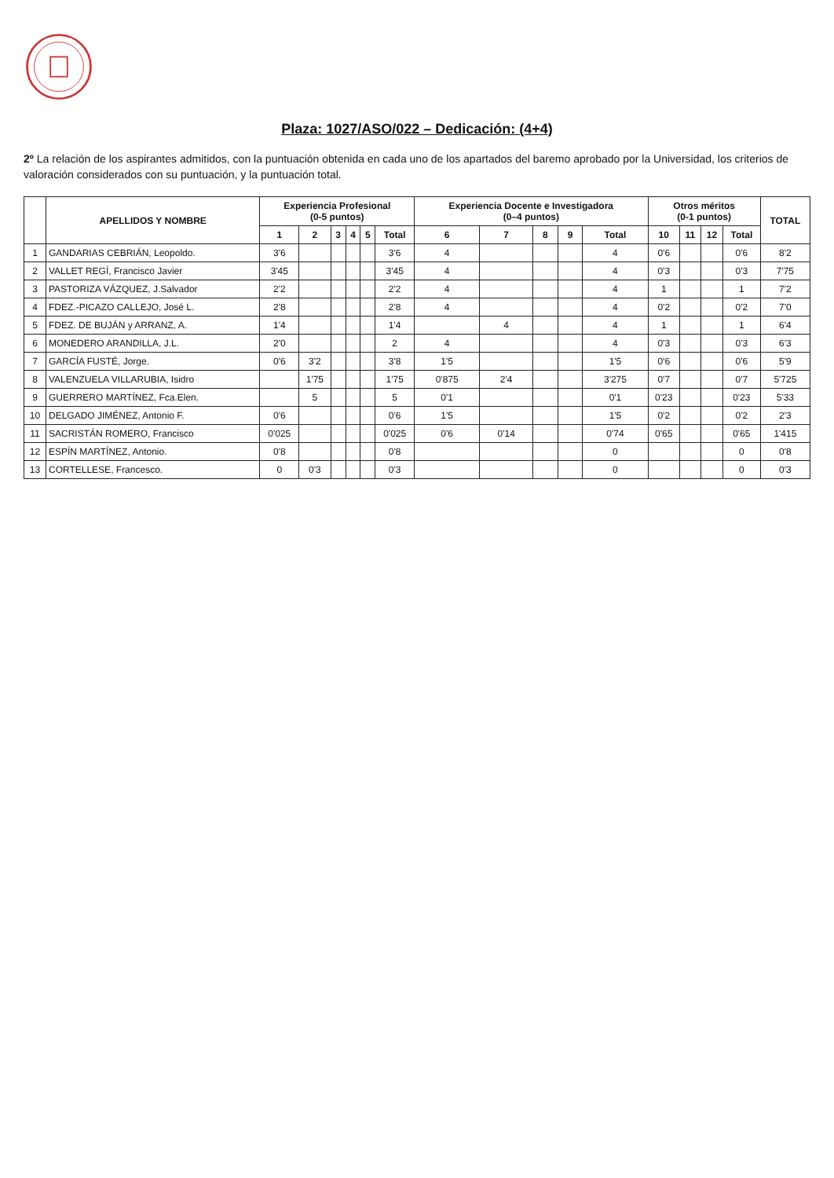Plaza: 1027/ASO/022 – Dedicación: (4+4)
2º La relación de los aspirantes admitidos, con la puntuación obtenida en cada uno de los apartados del baremo aprobado por la Universidad, los criterios de valoración considerados con su puntuación, y la puntuación total.
| | APELLIDOS Y NOMBRE | Experiencia Profesional (0-5 puntos) | | | | | | Experiencia Docente e Investigadora (0–4 puntos) | | | | | Otros méritos (0-1 puntos) | | | | TOTAL |
| --- | --- | --- | --- | --- | --- | --- | --- | --- | --- | --- | --- | --- | --- | --- | --- | --- | --- |
| | | 1 | 2 | 3 | 4 | 5 | Total | 6 | 7 | 8 | 9 | Total | 10 | 11 | 12 | Total | |
| 1 | GANDARIAS CEBRIÁN, Leopoldo. | 3'6 | | | | | 3'6 | 4 | | | | 4 | 0'6 | | | 0'6 | 8'2 |
| 2 | VALLET REGÍ, Francisco Javier | 3'45 | | | | | 3'45 | 4 | | | | 4 | 0'3 | | | 0'3 | 7'75 |
| 3 | PASTORIZA VÁZQUEZ, J.Salvador | 2'2 | | | | | 2'2 | 4 | | | | 4 | 1 | | | 1 | 7'2 |
| 4 | FDEZ.-PICAZO CALLEJO, José L. | 2'8 | | | | | 2'8 | 4 | | | | 4 | 0'2 | | | 0'2 | 7'0 |
| 5 | FDEZ. DE BUJÁN y ARRANZ, A. | 1'4 | | | | | 1'4 | | 4 | | | 4 | 1 | | | 1 | 6'4 |
| 6 | MONEDERO ARANDILLA, J.L. | 2'0 | | | | | 2 | 4 | | | | 4 | 0'3 | | | 0'3 | 6'3 |
| 7 | GARCÍA FUSTÉ, Jorge. | 0'6 | 3'2 | | | | 3'8 | 1'5 | | | | 1'5 | 0'6 | | | 0'6 | 5'9 |
| 8 | VALENZUELA VILLARUBIA, Isidro | | 1'75 | | | | 1'75 | 0'875 | 2'4 | | | 3'275 | 0'7 | | | 0'7 | 5'725 |
| 9 | GUERRERO MARTÍNEZ, Fca.Elen. | | 5 | | | | 5 | 0'1 | | | | 0'1 | 0'23 | | | 0'23 | 5'33 |
| 10 | DELGADO JIMÉNEZ, Antonio F. | 0'6 | | | | | 0'6 | 1'5 | | | | 1'5 | 0'2 | | | 0'2 | 2'3 |
| 11 | SACRISTÁN ROMERO, Francisco | 0'025 | | | | | 0'025 | 0'6 | 0'14 | | | 0'74 | 0'65 | | | 0'65 | 1'415 |
| 12 | ESPÍN MARTÍNEZ, Antonio. | 0'8 | | | | | 0'8 | | | | | 0 | | | | 0 | 0'8 |
| 13 | CORTELLESE, Francesco. | 0 | 0'3 | | | | 0'3 | | | | | 0 | | | | 0 | 0'3 |